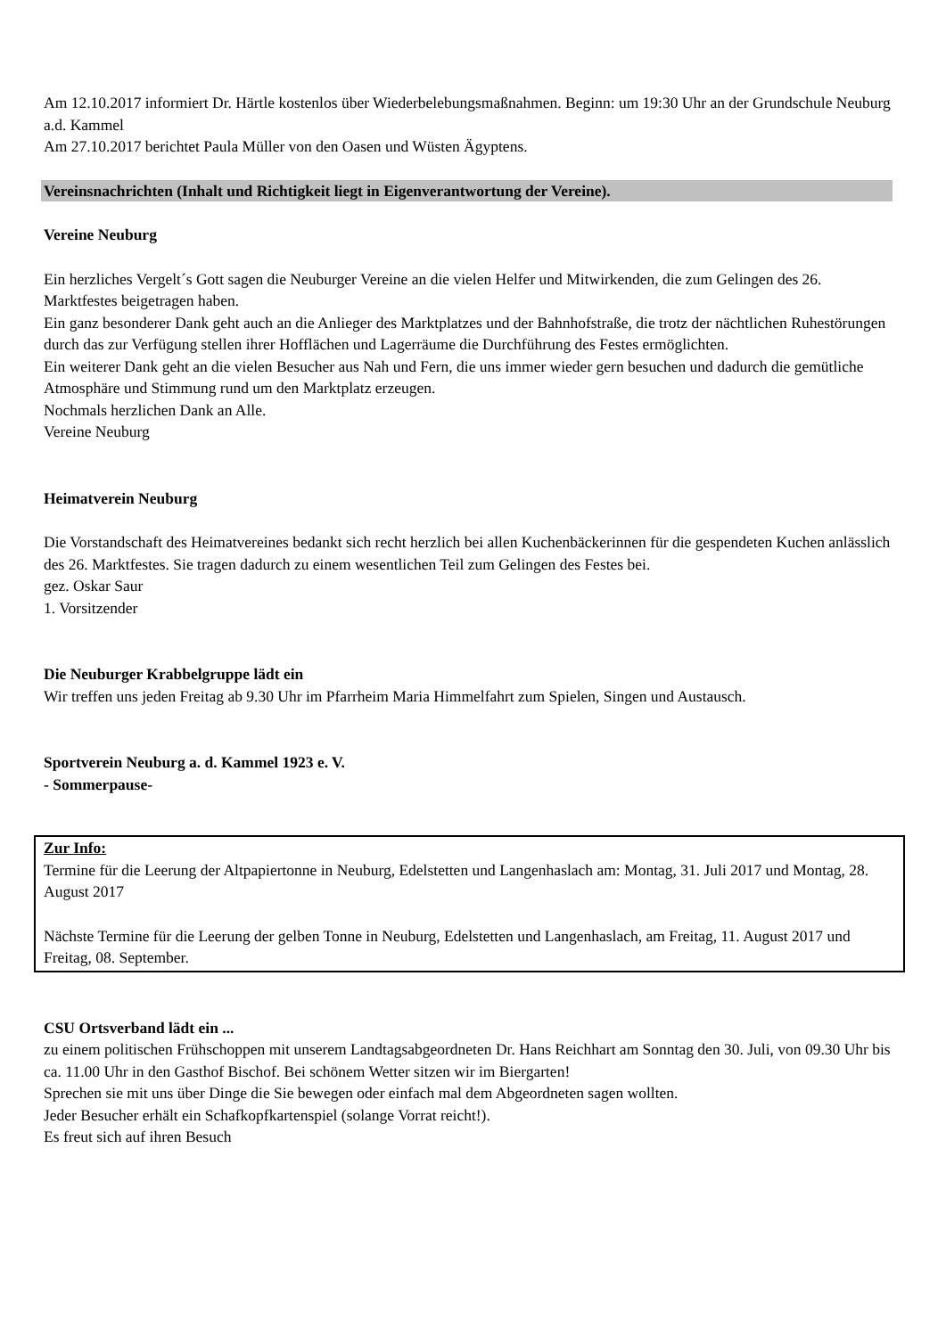Am 12.10.2017 informiert Dr. Härtle kostenlos über Wiederbelebungsmaßnahmen. Beginn: um 19:30 Uhr an der Grundschule Neuburg a.d. Kammel
Am 27.10.2017 berichtet Paula Müller von den Oasen und Wüsten Ägyptens.
Vereinsnachrichten (Inhalt und Richtigkeit liegt in Eigenverantwortung der Vereine).
Vereine Neuburg
Ein herzliches Vergelt´s Gott sagen die Neuburger Vereine an die vielen Helfer und Mitwirkenden, die zum Gelingen des 26. Marktfestes beigetragen haben.
Ein ganz besonderer Dank geht auch an die Anlieger des Marktplatzes und der Bahnhofstraße, die trotz der nächtlichen Ruhestörungen durch das zur Verfügung stellen ihrer Hofflächen und Lagerräume die Durchführung des Festes ermöglichten.
Ein weiterer Dank geht an die vielen Besucher aus Nah und Fern, die uns immer wieder gern besuchen und dadurch die gemütliche Atmosphäre und Stimmung rund um den Marktplatz erzeugen.
Nochmals herzlichen Dank an Alle.
Vereine Neuburg
Heimatverein Neuburg
Die Vorstandschaft des Heimatvereines bedankt sich recht herzlich bei allen Kuchenbäckerinnen für die gespendeten Kuchen anlässlich des 26. Marktfestes. Sie tragen dadurch zu einem wesentlichen Teil zum Gelingen des Festes bei.
gez. Oskar Saur
1. Vorsitzender
Die Neuburger Krabbelgruppe lädt ein
Wir treffen uns jeden Freitag ab 9.30 Uhr im Pfarrheim Maria Himmelfahrt zum Spielen, Singen und Austausch.
Sportverein Neuburg a. d. Kammel 1923 e. V.
- Sommerpause-
Zur Info:
Termine für die Leerung der Altpapiertonne in Neuburg, Edelstetten und Langenhaslach am: Montag, 31. Juli 2017 und Montag, 28. August 2017
Nächste Termine für die Leerung der gelben Tonne in Neuburg, Edelstetten und Langenhaslach, am Freitag, 11. August 2017 und Freitag, 08. September.
CSU Ortsverband lädt ein ...
zu einem politischen Frühschoppen mit unserem Landtagsabgeordneten Dr. Hans Reichhart am Sonntag den 30. Juli, von 09.30 Uhr bis ca. 11.00 Uhr in den Gasthof Bischof. Bei schönem Wetter sitzen wir im Biergarten!
Sprechen sie mit uns über Dinge die Sie bewegen oder einfach mal dem Abgeordneten sagen wollten.
Jeder Besucher erhält ein Schafkopfkartenspiel (solange Vorrat reicht!).
Es freut sich auf ihren Besuch